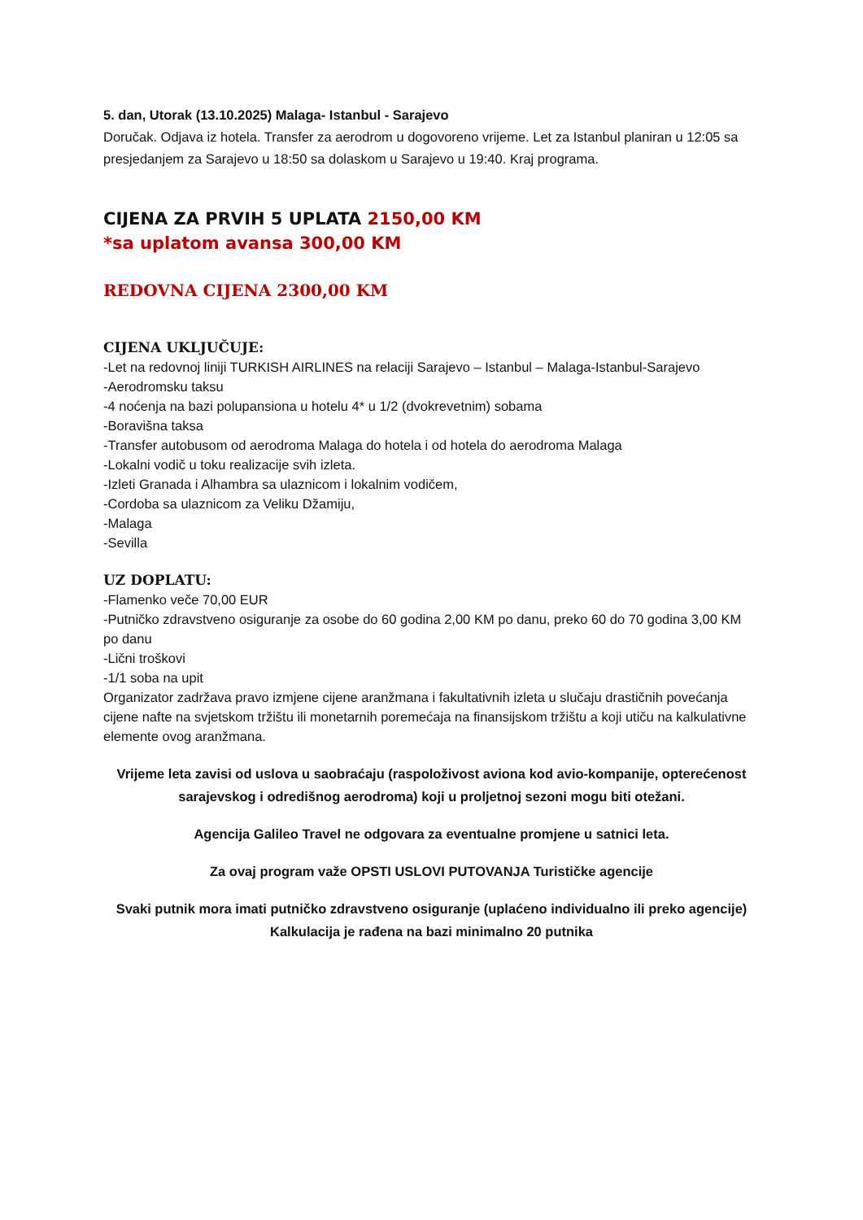5. dan, Utorak (13.10.2025) Malaga- Istanbul - Sarajevo
Doručak. Odjava iz hotela. Transfer za aerodrom u dogovoreno vrijeme. Let za Istanbul planiran u 12:05 sa presjedanjem za Sarajevo u 18:50 sa dolaskom u Sarajevo u 19:40. Kraj programa.
CIJENA ZA PRVIH 5 UPLATA 2150,00 KM
*sa uplatom avansa 300,00 KM
REDOVNA CIJENA 2300,00 KM
CIJENA UKLJUČUJE:
-Let na redovnoj liniji TURKISH AIRLINES na relaciji Sarajevo – Istanbul – Malaga-Istanbul-Sarajevo
-Aerodromsku taksu
-4 noćenja na bazi polupansiona u hotelu 4* u 1/2 (dvokrevetnim) sobama
-Boravišna taksa
-Transfer autobusom od aerodroma Malaga do hotela i od hotela do aerodroma Malaga
-Lokalni vodič u toku realizacije svih izleta.
-Izleti Granada i Alhambra sa ulaznicom i lokalnim vodičem,
-Cordoba sa ulaznicom za Veliku Džamiju,
-Malaga
-Sevilla
UZ DOPLATU:
-Flamenko veče 70,00 EUR
-Putničko zdravstveno osiguranje za osobe do 60 godina 2,00 KM po danu, preko 60 do 70 godina 3,00 KM po danu
-Lični troškovi
-1/1 soba na upit
Organizator zadržava pravo izmjene cijene aranžmana i fakultativnih izleta u slučaju drastičnih povećanja cijene nafte na svjetskom tržištu ili monetarnih poremećaja na finansijskom tržištu a koji utiču na kalkulativne elemente ovog aranžmana.
Vrijeme leta zavisi od uslova u saobraćaju (raspoloživost aviona kod avio-kompanije, opterećenost sarajevskog i odredišnog aerodroma) koji u proljetnoj sezoni mogu biti otežani.
Agencija Galileo Travel ne odgovara za eventualne promjene u satnici leta.
Za ovaj program važe OPSTI USLOVI PUTOVANJA Turističke agencije
Svaki putnik mora imati putničko zdravstveno osiguranje (uplaćeno individualno ili preko agencije)
Kalkulacija je rađena na bazi minimalno 20 putnika